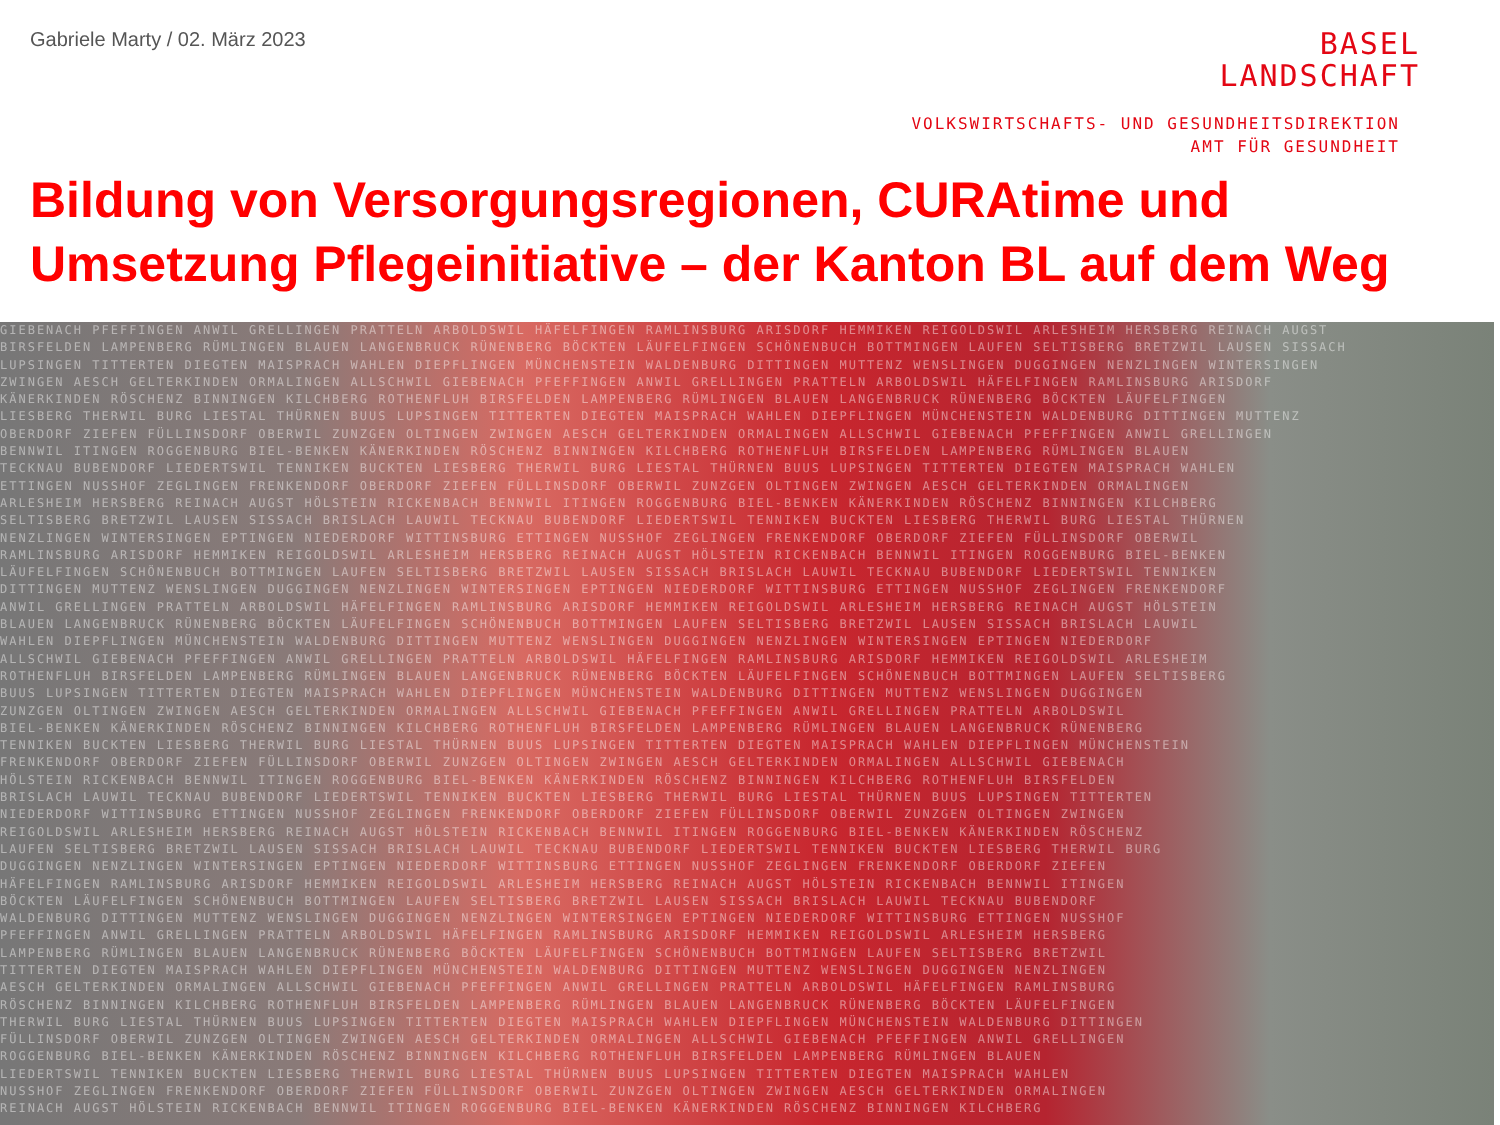Gabriele Marty / 02. März 2023
BASEL
LANDSCHAFT
VOLKSWIRTSCHAFTS- UND GESUNDHEITSDIREKTION
AMT FÜR GESUNDHEIT
Bildung von Versorgungsregionen, CURAtime und Umsetzung Pflegeinitiative – der Kanton BL auf dem Weg
GIEBENACH PFEFFINGEN ANWIL GRELLINGEN PRATTELN ARBOLDSWIL HÄFELFINGEN RAMLINSBURG ARISDORF HEMMIKEN REIGOLDSWIL ARLESHEIM HERSBERG REINACH AUGST
BIRSFELDEN LAMPENBERG RÜMLINGEN BLAUEN LANGENBRUCK RÜNENBERG BÖCKTEN LÄUFELFINGEN SCHÖNENBUCH BOTTMINGEN LAUFEN SELTISBERG BRETZWIL LAUSEN SISSACH
LUPSINGEN TITTERTEN DIEGTEN MAISPRACH WAHLEN DIEPFLINGEN MÜNCHENSTEIN WALDENBURG DITTINGEN MUTTENZ WENSLINGEN DUGGINGEN NENZLINGEN WINTERSINGEN
ZWINGEN AESCH GELTERKINDEN ORMALINGEN ALLSCHWIL GIEBENACH PFEFFINGEN ANWIL GRELLINGEN PRATTELN ARBOLDSWIL HÄFELFINGEN RAMLINSBURG ARISDORF
KÄNERKINDEN RÖSCHENZ BINNINGEN KILCHBERG ROTHENFLUH BIRSFELDEN LAMPENBERG RÜMLINGEN BLAUEN LANGENBRUCK RÜNENBERG BÖCKTEN LÄUFELFINGEN
LIESBERG THERWIL BURG LIESTAL THÜRNEN BUUS LUPSINGEN TITTERTEN DIEGTEN MAISPRACH WAHLEN DIEPFLINGEN MÜNCHENSTEIN WALDENBURG DITTINGEN MUTTENZ
OBERDORF ZIEFEN FÜLLINSDORF OBERWIL ZUNZGEN OLTINGEN ZWINGEN AESCH GELTERKINDEN ORMALINGEN ALLSCHWIL GIEBENACH PFEFFINGEN ANWIL GRELLINGEN
BENNWIL ITINGEN ROGGENBURG BIEL-BENKEN KÄNERKINDEN RÖSCHENZ BINNINGEN KILCHBERG ROTHENFLUH BIRSFELDEN LAMPENBERG RÜMLINGEN BLAUEN
TECKNAU BUBENDORF LIEDERTSWIL TENNIKEN BUCKTEN LIESBERG THERWIL BURG LIESTAL THÜRNEN BUUS LUPSINGEN TITTERTEN DIEGTEN MAISPRACH WAHLEN
ETTINGEN NUSSHOF ZEGLINGEN FRENKENDORF OBERDORF ZIEFEN FÜLLINSDORF OBERWIL ZUNZGEN OLTINGEN ZWINGEN AESCH GELTERKINDEN ORMALINGEN
ARLESHEIM HERSBERG REINACH AUGST HÖLSTEIN RICKENBACH BENNWIL ITINGEN ROGGENBURG BIEL-BENKEN KÄNERKINDEN RÖSCHENZ BINNINGEN KILCHBERG
SELTISBERG BRETZWIL LAUSEN SISSACH BRISLACH LAUWIL TECKNAU BUBENDORF LIEDERTSWIL TENNIKEN BUCKTEN LIESBERG THERWIL BURG LIESTAL THÜRNEN
NENZLINGEN WINTERSINGEN EPTINGEN NIEDERDORF WITTINSBURG ETTINGEN NUSSHOF ZEGLINGEN FRENKENDORF OBERDORF ZIEFEN FÜLLINSDORF OBERWIL
RAMLINSBURG ARISDORF HEMMIKEN REIGOLDSWIL ARLESHEIM HERSBERG REINACH AUGST HÖLSTEIN RICKENBACH BENNWIL ITINGEN ROGGENBURG BIEL-BENKEN
LÄUFELFINGEN SCHÖNENBUCH BOTTMINGEN LAUFEN SELTISBERG BRETZWIL LAUSEN SISSACH BRISLACH LAUWIL TECKNAU BUBENDORF LIEDERTSWIL TENNIKEN
DITTINGEN MUTTENZ WENSLINGEN DUGGINGEN NENZLINGEN WINTERSINGEN EPTINGEN NIEDERDORF WITTINSBURG ETTINGEN NUSSHOF ZEGLINGEN FRENKENDORF
ANWIL GRELLINGEN PRATTELN ARBOLDSWIL HÄFELFINGEN RAMLINSBURG ARISDORF HEMMIKEN REIGOLDSWIL ARLESHEIM HERSBERG REINACH AUGST HÖLSTEIN
BLAUEN LANGENBRUCK RÜNENBERG BÖCKTEN LÄUFELFINGEN SCHÖNENBUCH BOTTMINGEN LAUFEN SELTISBERG BRETZWIL LAUSEN SISSACH BRISLACH LAUWIL
WAHLEN DIEPFLINGEN MÜNCHENSTEIN WALDENBURG DITTINGEN MUTTENZ WENSLINGEN DUGGINGEN NENZLINGEN WINTERSINGEN EPTINGEN NIEDERDORF
ALLSCHWIL GIEBENACH PFEFFINGEN ANWIL GRELLINGEN PRATTELN ARBOLDSWIL HÄFELFINGEN RAMLINSBURG ARISDORF HEMMIKEN REIGOLDSWIL ARLESHEIM
ROTHENFLUH BIRSFELDEN LAMPENBERG RÜMLINGEN BLAUEN LANGENBRUCK RÜNENBERG BÖCKTEN LÄUFELFINGEN SCHÖNENBUCH BOTTMINGEN LAUFEN SELTISBERG
BUUS LUPSINGEN TITTERTEN DIEGTEN MAISPRACH WAHLEN DIEPFLINGEN MÜNCHENSTEIN WALDENBURG DITTINGEN MUTTENZ WENSLINGEN DUGGINGEN
ZUNZGEN OLTINGEN ZWINGEN AESCH GELTERKINDEN ORMALINGEN ALLSCHWIL GIEBENACH PFEFFINGEN ANWIL GRELLINGEN PRATTELN ARBOLDSWIL
BIEL-BENKEN KÄNERKINDEN RÖSCHENZ BINNINGEN KILCHBERG ROTHENFLUH BIRSFELDEN LAMPENBERG RÜMLINGEN BLAUEN LANGENBRUCK RÜNENBERG
TENNIKEN BUCKTEN LIESBERG THERWIL BURG LIESTAL THÜRNEN BUUS LUPSINGEN TITTERTEN DIEGTEN MAISPRACH WAHLEN DIEPFLINGEN MÜNCHENSTEIN
FRENKENDORF OBERDORF ZIEFEN FÜLLINSDORF OBERWIL ZUNZGEN OLTINGEN ZWINGEN AESCH GELTERKINDEN ORMALINGEN ALLSCHWIL GIEBENACH
HÖLSTEIN RICKENBACH BENNWIL ITINGEN ROGGENBURG BIEL-BENKEN KÄNERKINDEN RÖSCHENZ BINNINGEN KILCHBERG ROTHENFLUH BIRSFELDEN
BRISLACH LAUWIL TECKNAU BUBENDORF LIEDERTSWIL TENNIKEN BUCKTEN LIESBERG THERWIL BURG LIESTAL THÜRNEN BUUS LUPSINGEN TITTERTEN
NIEDERDORF WITTINSBURG ETTINGEN NUSSHOF ZEGLINGEN FRENKENDORF OBERDORF ZIEFEN FÜLLINSDORF OBERWIL ZUNZGEN OLTINGEN ZWINGEN
REIGOLDSWIL ARLESHEIM HERSBERG REINACH AUGST HÖLSTEIN RICKENBACH BENNWIL ITINGEN ROGGENBURG BIEL-BENKEN KÄNERKINDEN RÖSCHENZ
LAUFEN SELTISBERG BRETZWIL LAUSEN SISSACH BRISLACH LAUWIL TECKNAU BUBENDORF LIEDERTSWIL TENNIKEN BUCKTEN LIESBERG THERWIL BURG
DUGGINGEN NENZLINGEN WINTERSINGEN EPTINGEN NIEDERDORF WITTINSBURG ETTINGEN NUSSHOF ZEGLINGEN FRENKENDORF OBERDORF ZIEFEN
HÄFELFINGEN RAMLINSBURG ARISDORF HEMMIKEN REIGOLDSWIL ARLESHEIM HERSBERG REINACH AUGST HÖLSTEIN RICKENBACH BENNWIL ITINGEN
BÖCKTEN LÄUFELFINGEN SCHÖNENBUCH BOTTMINGEN LAUFEN SELTISBERG BRETZWIL LAUSEN SISSACH BRISLACH LAUWIL TECKNAU BUBENDORF
WALDENBURG DITTINGEN MUTTENZ WENSLINGEN DUGGINGEN NENZLINGEN WINTERSINGEN EPTINGEN NIEDERDORF WITTINSBURG ETTINGEN NUSSHOF
PFEFFINGEN ANWIL GRELLINGEN PRATTELN ARBOLDSWIL HÄFELFINGEN RAMLINSBURG ARISDORF HEMMIKEN REIGOLDSWIL ARLESHEIM HERSBERG
LAMPENBERG RÜMLINGEN BLAUEN LANGENBRUCK RÜNENBERG BÖCKTEN LÄUFELFINGEN SCHÖNENBUCH BOTTMINGEN LAUFEN SELTISBERG BRETZWIL
TITTERTEN DIEGTEN MAISPRACH WAHLEN DIEPFLINGEN MÜNCHENSTEIN WALDENBURG DITTINGEN MUTTENZ WENSLINGEN DUGGINGEN NENZLINGEN
AESCH GELTERKINDEN ORMALINGEN ALLSCHWIL GIEBENACH PFEFFINGEN ANWIL GRELLINGEN PRATTELN ARBOLDSWIL HÄFELFINGEN RAMLINSBURG
RÖSCHENZ BINNINGEN KILCHBERG ROTHENFLUH BIRSFELDEN LAMPENBERG RÜMLINGEN BLAUEN LANGENBRUCK RÜNENBERG BÖCKTEN LÄUFELFINGEN
THERWIL BURG LIESTAL THÜRNEN BUUS LUPSINGEN TITTERTEN DIEGTEN MAISPRACH WAHLEN DIEPFLINGEN MÜNCHENSTEIN WALDENBURG DITTINGEN
FÜLLINSDORF OBERWIL ZUNZGEN OLTINGEN ZWINGEN AESCH GELTERKINDEN ORMALINGEN ALLSCHWIL GIEBENACH PFEFFINGEN ANWIL GRELLINGEN
ROGGENBURG BIEL-BENKEN KÄNERKINDEN RÖSCHENZ BINNINGEN KILCHBERG ROTHENFLUH BIRSFELDEN LAMPENBERG RÜMLINGEN BLAUEN
LIEDERTSWIL TENNIKEN BUCKTEN LIESBERG THERWIL BURG LIESTAL THÜRNEN BUUS LUPSINGEN TITTERTEN DIEGTEN MAISPRACH WAHLEN
NUSSHOF ZEGLINGEN FRENKENDORF OBERDORF ZIEFEN FÜLLINSDORF OBERWIL ZUNZGEN OLTINGEN ZWINGEN AESCH GELTERKINDEN ORMALINGEN
REINACH AUGST HÖLSTEIN RICKENBACH BENNWIL ITINGEN ROGGENBURG BIEL-BENKEN KÄNERKINDEN RÖSCHENZ BINNINGEN KILCHBERG